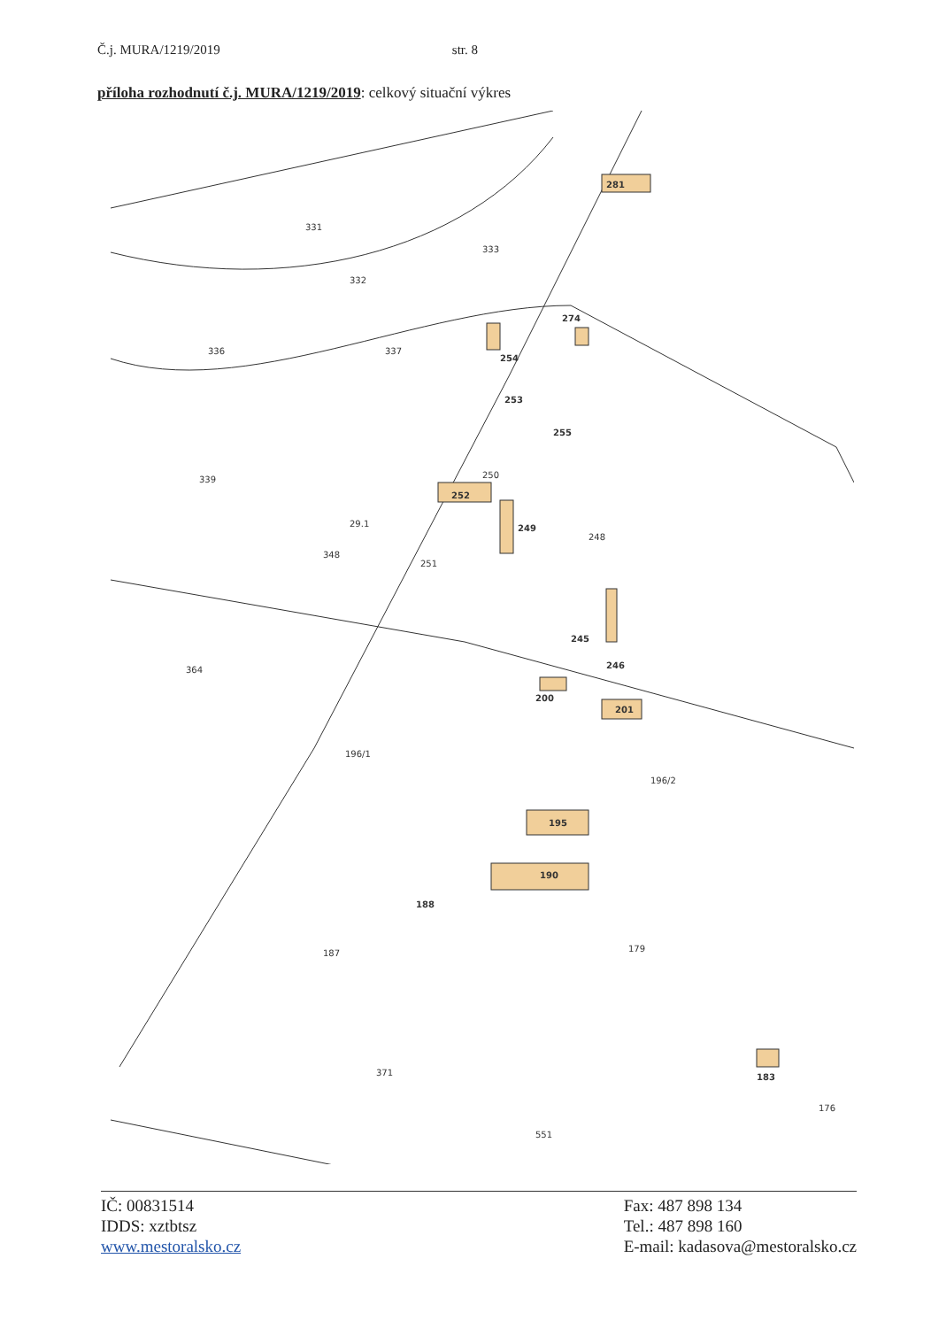Č.j. MURA/1219/2019 str. 8
příloha rozhodnutí č.j. MURA/1219/2019: celkový situační výkres
281
274
254
253
255
252
249
245
246
200
201
195
190
188
183
331
333
332
337
336
339
29.1
348
251
250
248
364
196/1
196/2
187
179
371
551
176
IČ: 00831514
IDDS: xztbtsz
www.mestoralsko.cz
Fax: 487 898 134
Tel.: 487 898 160
E-mail: kadasova@mestoralsko.cz